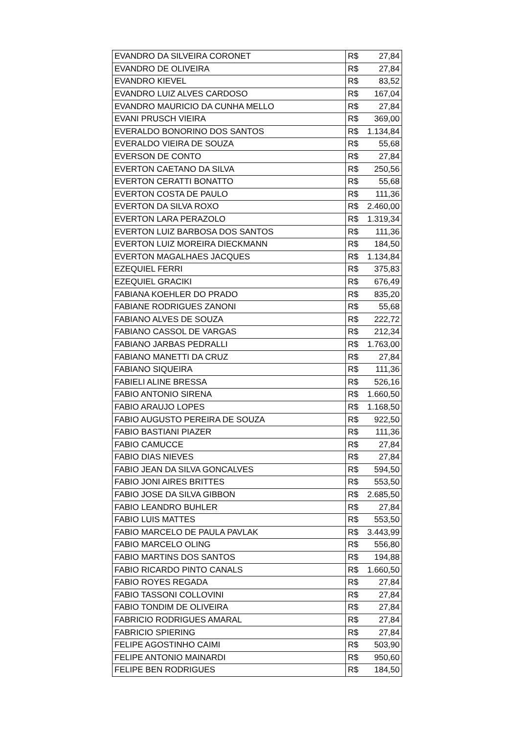| EVANDRO DA SILVEIRA CORONET | R$ | 27,84 |
| EVANDRO DE OLIVEIRA | R$ | 27,84 |
| EVANDRO KIEVEL | R$ | 83,52 |
| EVANDRO LUIZ ALVES CARDOSO | R$ | 167,04 |
| EVANDRO MAURICIO DA CUNHA MELLO | R$ | 27,84 |
| EVANI PRUSCH VIEIRA | R$ | 369,00 |
| EVERALDO BONORINO DOS SANTOS | R$ | 1.134,84 |
| EVERALDO VIEIRA DE SOUZA | R$ | 55,68 |
| EVERSON DE CONTO | R$ | 27,84 |
| EVERTON CAETANO DA SILVA | R$ | 250,56 |
| EVERTON CERATTI BONATTO | R$ | 55,68 |
| EVERTON COSTA DE PAULO | R$ | 111,36 |
| EVERTON DA SILVA ROXO | R$ | 2.460,00 |
| EVERTON LARA PERAZOLO | R$ | 1.319,34 |
| EVERTON LUIZ BARBOSA DOS SANTOS | R$ | 111,36 |
| EVERTON LUIZ MOREIRA DIECKMANN | R$ | 184,50 |
| EVERTON MAGALHAES JACQUES | R$ | 1.134,84 |
| EZEQUIEL FERRI | R$ | 375,83 |
| EZEQUIEL GRACIKI | R$ | 676,49 |
| FABIANA KOEHLER DO PRADO | R$ | 835,20 |
| FABIANE RODRIGUES ZANONI | R$ | 55,68 |
| FABIANO ALVES DE SOUZA | R$ | 222,72 |
| FABIANO CASSOL DE VARGAS | R$ | 212,34 |
| FABIANO JARBAS PEDRALLI | R$ | 1.763,00 |
| FABIANO MANETTI DA CRUZ | R$ | 27,84 |
| FABIANO SIQUEIRA | R$ | 111,36 |
| FABIELI ALINE BRESSA | R$ | 526,16 |
| FABIO ANTONIO SIRENA | R$ | 1.660,50 |
| FABIO ARAUJO LOPES | R$ | 1.168,50 |
| FABIO AUGUSTO PEREIRA DE SOUZA | R$ | 922,50 |
| FABIO BASTIANI PIAZER | R$ | 111,36 |
| FABIO CAMUCCE | R$ | 27,84 |
| FABIO DIAS NIEVES | R$ | 27,84 |
| FABIO JEAN DA SILVA GONCALVES | R$ | 594,50 |
| FABIO JONI AIRES BRITTES | R$ | 553,50 |
| FABIO JOSE DA SILVA GIBBON | R$ | 2.685,50 |
| FABIO LEANDRO BUHLER | R$ | 27,84 |
| FABIO LUIS MATTES | R$ | 553,50 |
| FABIO MARCELO DE PAULA PAVLAK | R$ | 3.443,99 |
| FABIO MARCELO OLING | R$ | 556,80 |
| FABIO MARTINS DOS SANTOS | R$ | 194,88 |
| FABIO RICARDO PINTO CANALS | R$ | 1.660,50 |
| FABIO ROYES REGADA | R$ | 27,84 |
| FABIO TASSONI COLLOVINI | R$ | 27,84 |
| FABIO TONDIM DE OLIVEIRA | R$ | 27,84 |
| FABRICIO RODRIGUES AMARAL | R$ | 27,84 |
| FABRICIO SPIERING | R$ | 27,84 |
| FELIPE AGOSTINHO CAIMI | R$ | 503,90 |
| FELIPE ANTONIO MAINARDI | R$ | 950,60 |
| FELIPE BEN RODRIGUES | R$ | 184,50 |